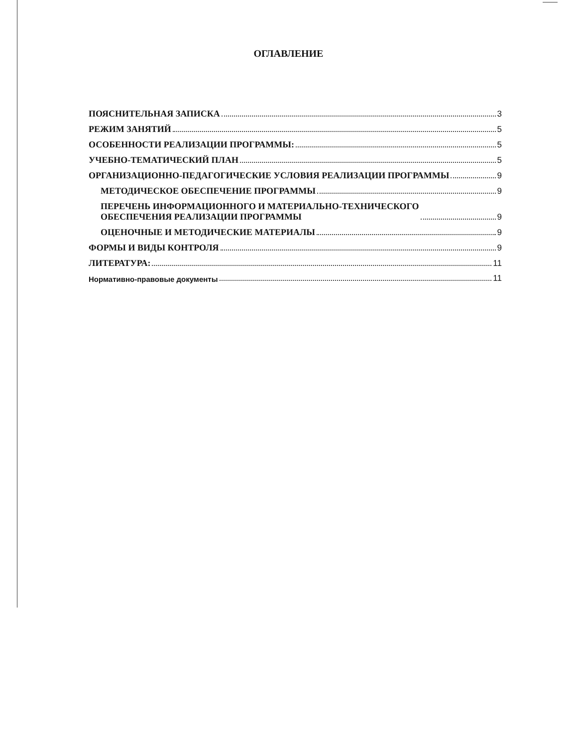ОГЛАВЛЕНИЕ
ПОЯСНИТЕЛЬНАЯ ЗАПИСКА 3
РЕЖИМ ЗАНЯТИЙ 5
ОСОБЕННОСТИ РЕАЛИЗАЦИИ ПРОГРАММЫ: 5
УЧЕБНО-ТЕМАТИЧЕСКИЙ ПЛАН 5
ОРГАНИЗАЦИОННО-ПЕДАГОГИЧЕСКИЕ УСЛОВИЯ РЕАЛИЗАЦИИ ПРОГРАММЫ 9
МЕТОДИЧЕСКОЕ ОБЕСПЕЧЕНИЕ ПРОГРАММЫ 9
ПЕРЕЧЕНЬ ИНФОРМАЦИОННОГО И МАТЕРИАЛЬНО-ТЕХНИЧЕСКОГО
ОБЕСПЕЧЕНИЯ РЕАЛИЗАЦИИ ПРОГРАММЫ 9
ОЦЕНОЧНЫЕ И МЕТОДИЧЕСКИЕ МАТЕРИАЛЫ 9
ФОРМЫ И ВИДЫ КОНТРОЛЯ 9
ЛИТЕРАТУРА: 11
Нормативно-правовые документы 11